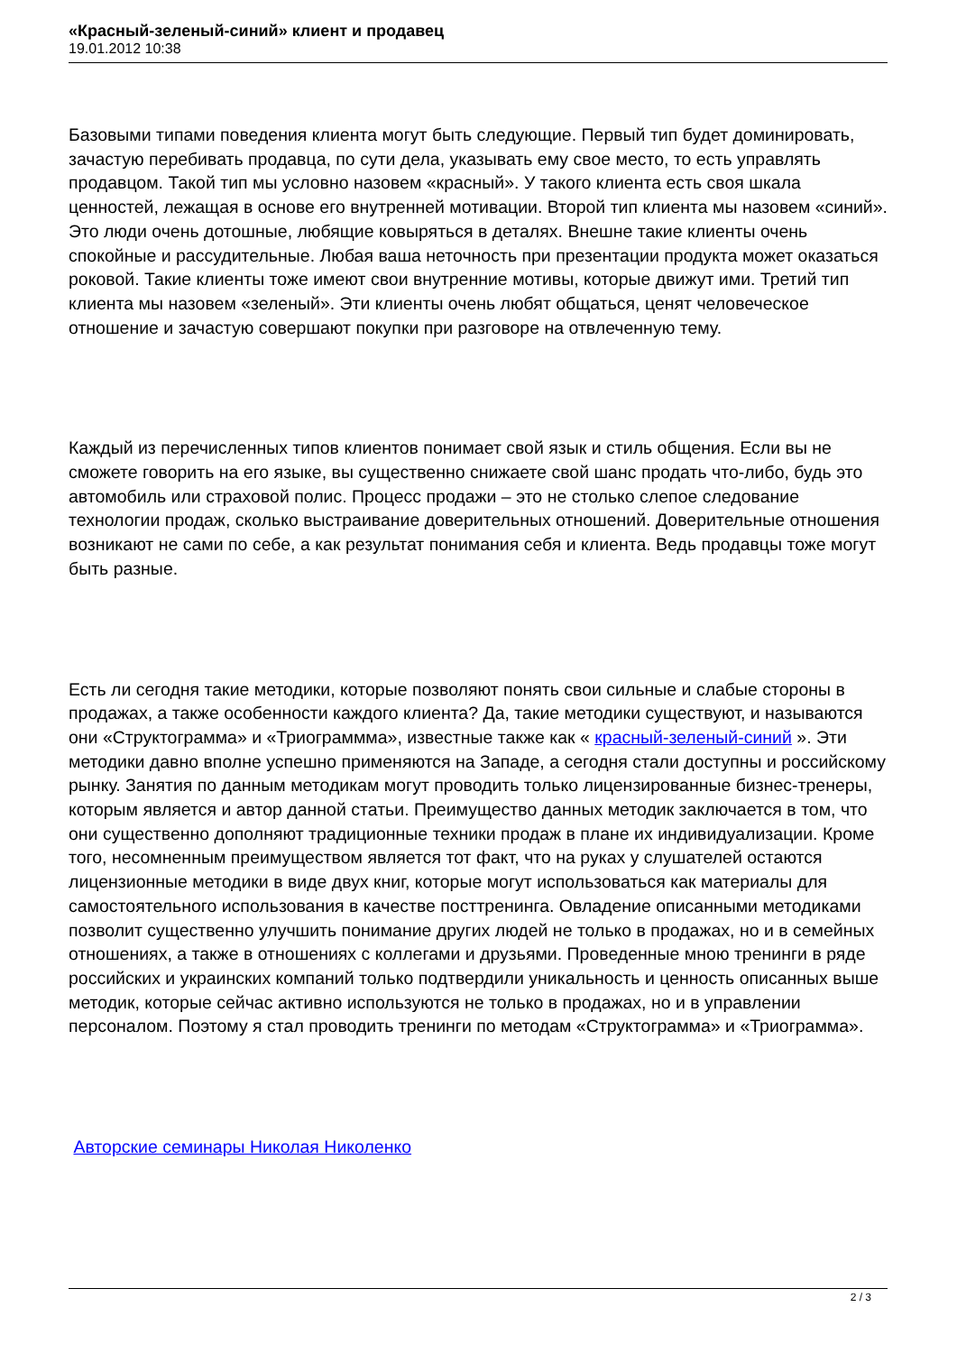«Красный-зеленый-синий» клиент и продавец
19.01.2012 10:38
Базовыми типами поведения клиента могут быть следующие. Первый тип будет доминировать, зачастую перебивать продавца, по сути дела, указывать ему свое место, то есть управлять продавцом. Такой тип мы условно назовем «красный». У такого клиента есть своя шкала ценностей, лежащая в основе его внутренней мотивации. Второй тип клиента мы назовем «синий». Это люди очень дотошные, любящие ковыряться в деталях. Внешне такие клиенты очень спокойные и рассудительные. Любая ваша неточность при презентации продукта может оказаться роковой. Такие клиенты тоже имеют свои внутренние мотивы, которые движут ими. Третий тип клиента мы назовем «зеленый». Эти клиенты очень любят общаться, ценят человеческое отношение и зачастую совершают покупки при разговоре на отвлеченную тему.
Каждый из перечисленных типов клиентов понимает свой язык и стиль общения. Если вы не сможете говорить на его языке, вы существенно снижаете свой шанс продать что-либо, будь это автомобиль или страховой полис. Процесс продажи – это не столько слепое следование технологии продаж, сколько выстраивание доверительных отношений. Доверительные отношения возникают не сами по себе, а как результат понимания себя и клиента. Ведь продавцы тоже могут быть разные.
Есть ли сегодня такие методики, которые позволяют понять свои сильные и слабые стороны в продажах, а также особенности каждого клиента? Да, такие методики существуют, и называются они «Структограмма» и «Триограммма», известные также как « красный-зеленый-синий ». Эти методики давно вполне успешно применяются на Западе, а сегодня стали доступны и российскому рынку. Занятия по данным методикам могут проводить только лицензированные бизнес-тренеры, которым является и автор данной статьи. Преимущество данных методик заключается в том, что они существенно дополняют традиционные техники продаж в плане их индивидуализации. Кроме того, несомненным преимуществом является тот факт, что на руках у слушателей остаются лицензионные методики в виде двух книг, которые могут использоваться как материалы для самостоятельного использования в качестве посттренинга. Овладение описанными методиками позволит существенно улучшить понимание других людей не только в продажах, но и в семейных отношениях, а также в отношениях с коллегами и друзьями. Проведенные мною тренинги в ряде российских и украинских компаний только подтвердили уникальность и ценность описанных выше методик, которые сейчас активно используются не только в продажах, но и в управлении персоналом. Поэтому я стал проводить тренинги по методам «Структограмма» и «Триограмма».
Авторские семинары Николая Николенко
2 / 3